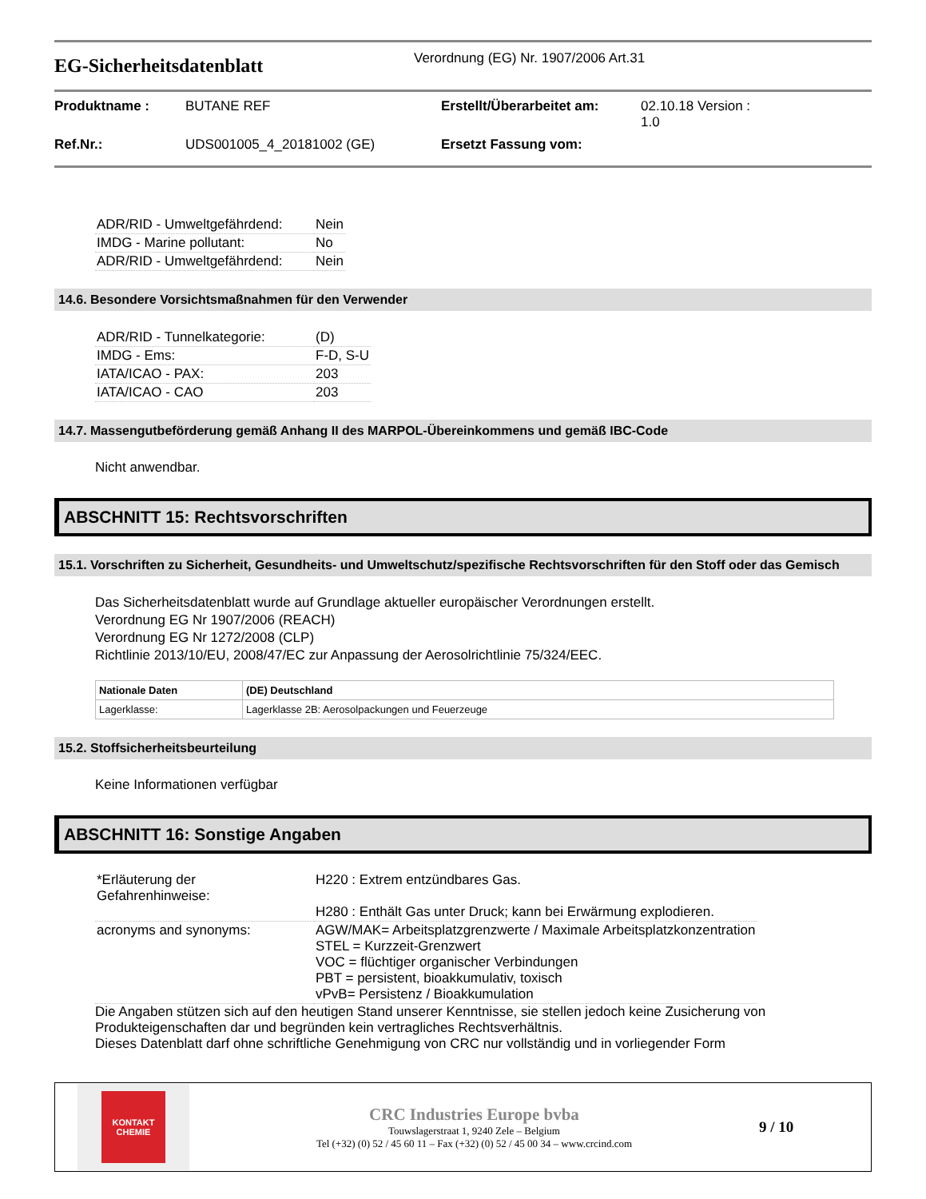EG-Sicherheitsdatenblatt
Verordnung (EG) Nr. 1907/2006 Art.31
Produktname :
BUTANE REF
Erstellt/Überarbeitet am:
02.10.18 Version :
1.0
Ref.Nr.:
UDS001005_4_20181002 (GE)
Ersetzt Fassung vom:
| ADR/RID - Umweltgefährdend: | Nein |
| IMDG - Marine pollutant: | No |
| ADR/RID - Umweltgefährdend: | Nein |
14.6. Besondere Vorsichtsmaßnahmen für den Verwender
| ADR/RID - Tunnelkategorie: | (D) |
| IMDG - Ems: | F-D, S-U |
| IATA/ICAO - PAX: | 203 |
| IATA/ICAO - CAO | 203 |
14.7. Massengutbeförderung gemäß Anhang II des MARPOL-Übereinkommens und gemäß IBC-Code
Nicht anwendbar.
ABSCHNITT 15: Rechtsvorschriften
15.1. Vorschriften zu Sicherheit, Gesundheits- und Umweltschutz/spezifische Rechtsvorschriften für den Stoff oder das Gemisch
Das Sicherheitsdatenblatt wurde auf Grundlage aktueller europäischer Verordnungen erstellt.
Verordnung EG Nr 1907/2006 (REACH)
Verordnung EG Nr 1272/2008 (CLP)
Richtlinie 2013/10/EU, 2008/47/EC zur Anpassung der Aerosolrichtlinie 75/324/EEC.
| Nationale Daten | (DE) Deutschland |
| --- | --- |
| Lagerklasse: | Lagerklasse 2B: Aerosolpackungen und Feuerzeuge |
15.2. Stoffsicherheitsbeurteilung
Keine Informationen verfügbar
ABSCHNITT 16: Sonstige Angaben
| *Erläuterung der Gefahrenhinweise: | H220 : Extrem entzündbares Gas. H280 : Enthält Gas unter Druck; kann bei Erwärmung explodieren. |
| acronyms and synonyms: | AGW/MAK= Arbeitsplatzgrenzwerte / Maximale Arbeitsplatzkonzentration STEL = Kurzzeit-Grenzwert VOC = flüchtiger organischer Verbindungen PBT = persistent, bioakkumulativ, toxisch vPvB= Persistenz / Bioakkumulation |
Die Angaben stützen sich auf den heutigen Stand unserer Kenntnisse, sie stellen jedoch keine Zusicherung von Produkteigenschaften dar und begründen kein vertragliches Rechtsverhältnis.
Dieses Datenblatt darf ohne schriftliche Genehmigung von CRC nur vollständig und in vorliegender Form
KONTAKT
CHEMIE
CRC Industries Europe bvba
Touwslagerstraat 1, 9240 Zele – Belgium
Tel (+32) (0) 52 / 45 60 11 – Fax (+32) (0) 52 / 45 00 34 – www.crcind.com
9 / 10